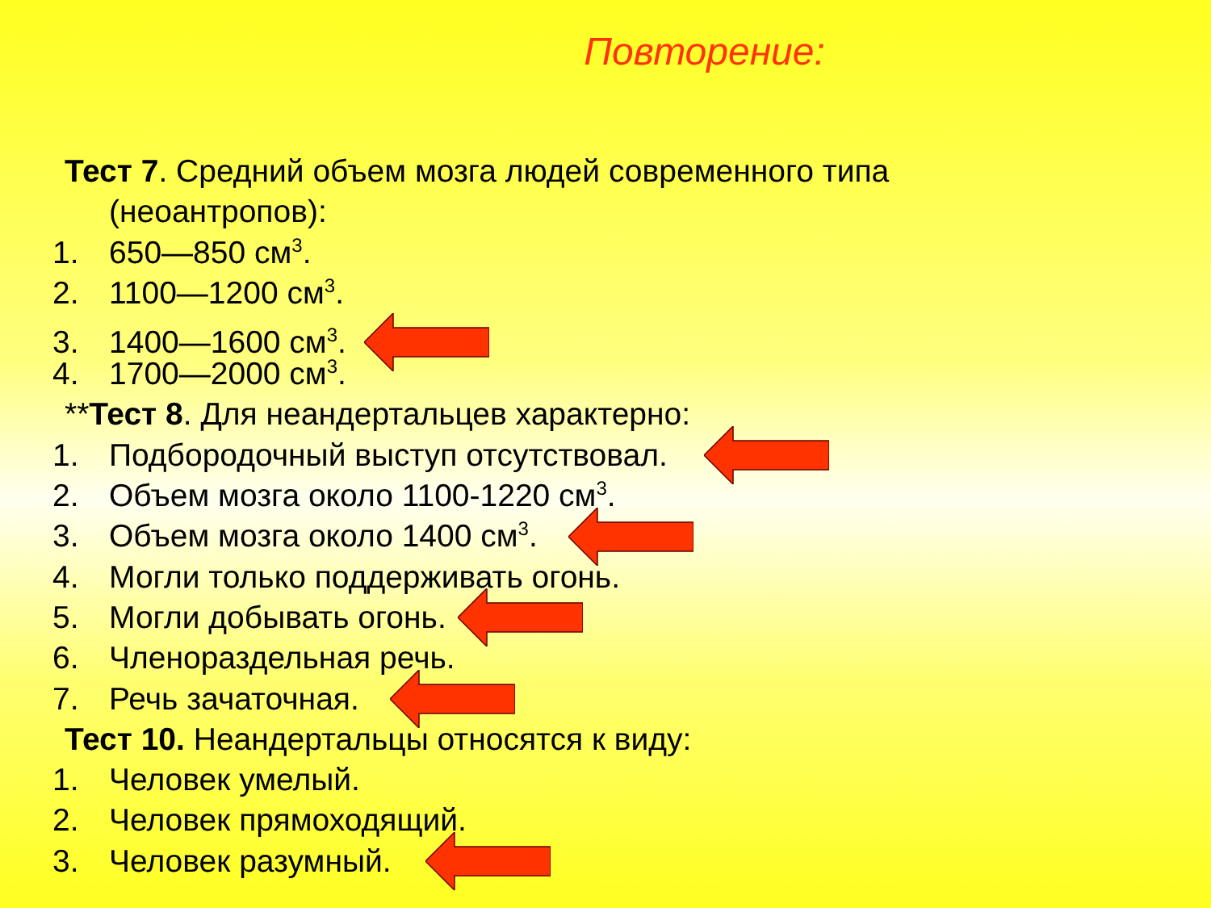Повторение:
Тест 7. Средний объем мозга людей современного типа
(неоантропов):
1. 650—850 см<sup>3</sup>.
2. 1100—1200 см<sup>3</sup>.
3. 1400—1600 см<sup>3</sup>.
4. 1700—2000 см<sup>3</sup>.
**Тест 8. Для неандертальцев характерно:
1. Подбородочный выступ отсутствовал.
2. Объем мозга около 1100-1220 см<sup>3</sup>.
3. Объем мозга около 1400 см<sup>3</sup>.
4. Могли только поддерживать огонь.
5. Могли добывать огонь.
6. Членораздельная речь.
7. Речь зачаточная.
Тест 10. Неандертальцы относятся к виду:
1. Человек умелый.
2. Человек прямоходящий.
3. Человек разумный.